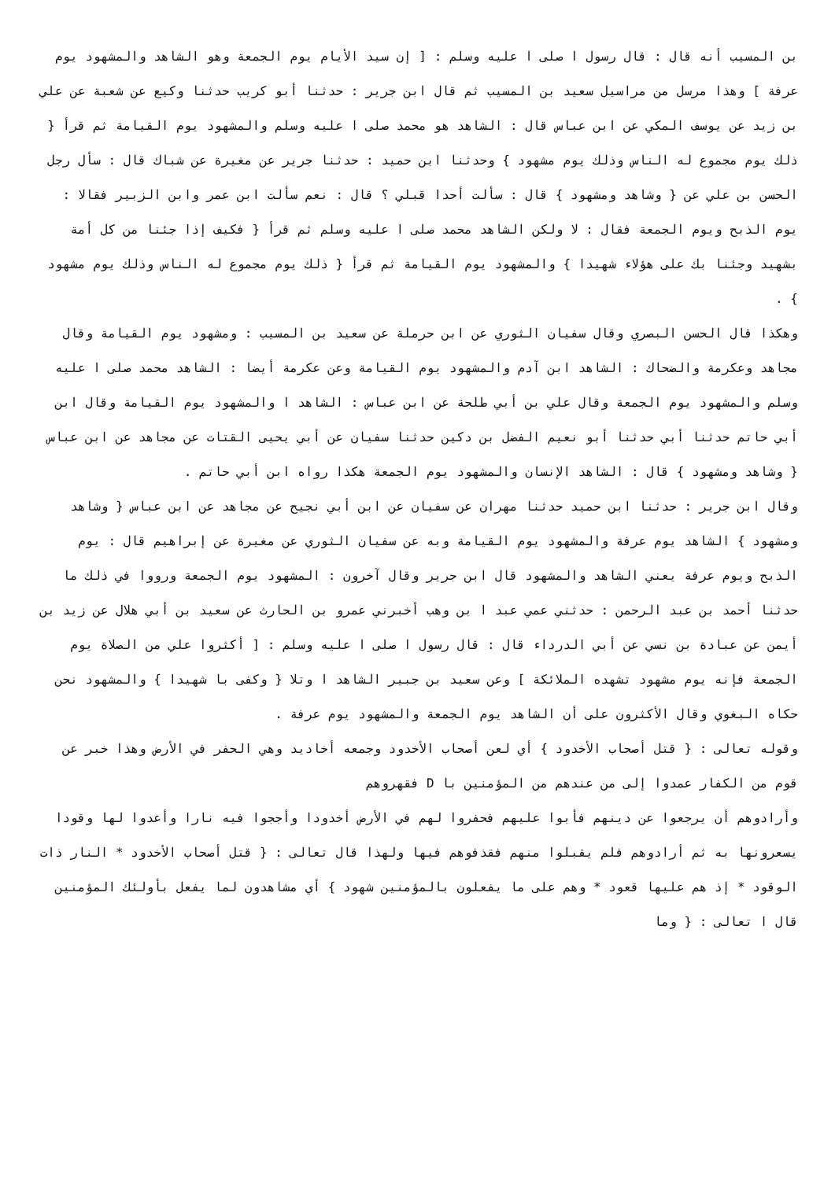بن المسيب أنه قال : قال رسول ا صلى ا عليه وسلم : [ إن سيد الأيام يوم الجمعة وهو الشاهد والمشهود يوم عرفة ] وهذا مرسل من مراسيل سعيد بن المسيب ثم قال ابن جرير : حدثنا أبو كريب حدثنا وكيع عن شعبة عن علي بن زيد عن يوسف المكي عن ابن عباس قال : الشاهد هو محمد صلى ا عليه وسلم والمشهود يوم القيامة ثم قرأ { ذلك يوم مجموع له الناس وذلك يوم مشهود } وحدثنا ابن حميد : حدثنا جرير عن مغيرة عن شباك قال : سأل رجل الحسن بن علي عن { وشاهد ومشهود } قال : سألت أحدا قبلي ؟ قال : نعم سألت ابن عمر وابن الزبير فقالا : يوم الذبح ويوم الجمعة فقال : لا ولكن الشاهد محمد صلى ا عليه وسلم ثم قرأ { فكيف إذا جئنا من كل أمة بشهيد وجئنا بك على هؤلاء شهيدا } والمشهود يوم القيامة ثم قرأ { ذلك يوم مجموع له الناس وذلك يوم مشهود } .
وهكذا قال الحسن البصري وقال سفيان الثوري عن ابن حرملة عن سعيد بن المسيب : ومشهود يوم القيامة وقال مجاهد وعكرمة والضحاك : الشاهد ابن آدم والمشهود يوم القيامة وعن عكرمة أيضا : الشاهد محمد صلى ا عليه وسلم والمشهود يوم الجمعة وقال علي بن أبي طلحة عن ابن عباس : الشاهد ا والمشهود يوم القيامة وقال ابن أبي حاتم حدثنا أبي حدثنا أبو نعيم الفضل بن دكين حدثنا سفيان عن أبي يحيى القتات عن مجاهد عن ابن عباس { وشاهد ومشهود } قال : الشاهد الإنسان والمشهود يوم الجمعة هكذا رواه ابن أبي حاتم .
وقال ابن جرير : حدثنا ابن حميد حدثنا مهران عن سفيان عن ابن أبي نجيح عن مجاهد عن ابن عباس { وشاهد ومشهود } الشاهد يوم عرفة والمشهود يوم القيامة وبه عن سفيان الثوري عن مغيرة عن إبراهيم قال : يوم الذبح ويوم عرفة يعني الشاهد والمشهود قال ابن جرير وقال آخرون : المشهود يوم الجمعة ورووا في ذلك ما حدثنا أحمد بن عبد الرحمن : حدثني عمي عبد ا بن وهب أخبرني عمرو بن الحارث عن سعيد بن أبي هلال عن زيد بن أيمن عن عبادة بن نسي عن أبي الدرداء قال : قال رسول ا صلى ا عليه وسلم : [ أكثروا علي من الصلاة يوم الجمعة فإنه يوم مشهود تشهده الملائكة ] وعن سعيد بن جبير الشاهد ا وتلا { وكفى با شهيدا } والمشهود نحن حكاه البغوي وقال الأكثرون على أن الشاهد يوم الجمعة والمشهود يوم عرفة .
وقوله تعالى : { قتل أصحاب الأخدود } أي لعن أصحاب الأخدود وجمعه أخاديد وهي الحفر في الأرض وهذا خبر عن قوم من الكفار عمدوا إلى من عندهم من المؤمنين با D فقهروهم
وأرادوهم أن يرجعوا عن دينهم فأبوا عليهم فحفروا لهم في الأرض أخدودا وأججوا فيه نارا وأعدوا لها وقودا يسعرونها به ثم أرادوهم فلم يقبلوا منهم فقذفوهم فيها ولهذا قال تعالى : { قتل أصحاب الأخدود * النار ذات الوقود * إذ هم عليها قعود * وهم على ما يفعلون بالمؤمنين شهود } أي مشاهدون لما يفعل بأولئك المؤمنين قال ا تعالى : { وما